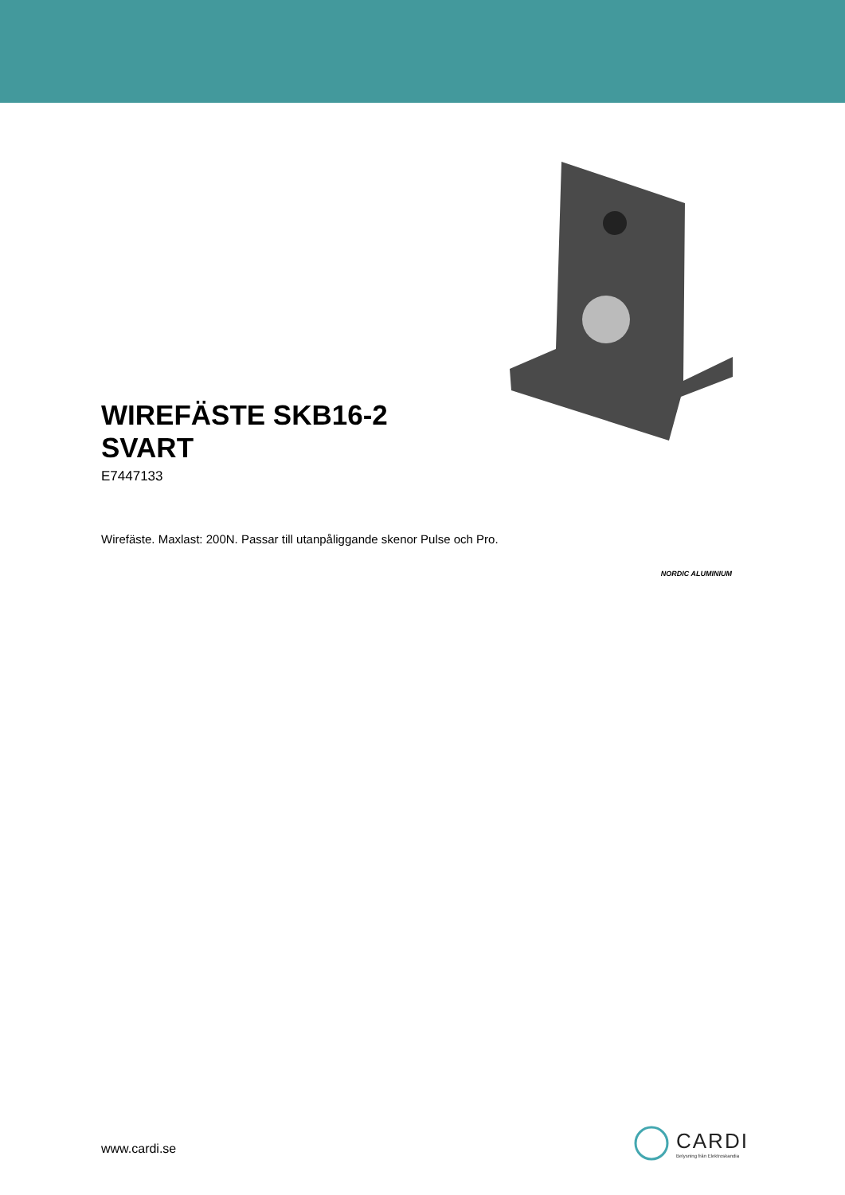WIREFÄSTE SKB16-2
SVART
E7447133
Wirefäste. Maxlast: 200N. Passar till utanpåliggande skenor Pulse och Pro.
NORDIC ALUMINIUM
www.cardi.se
CARDI
Belysning från Elektroskandia